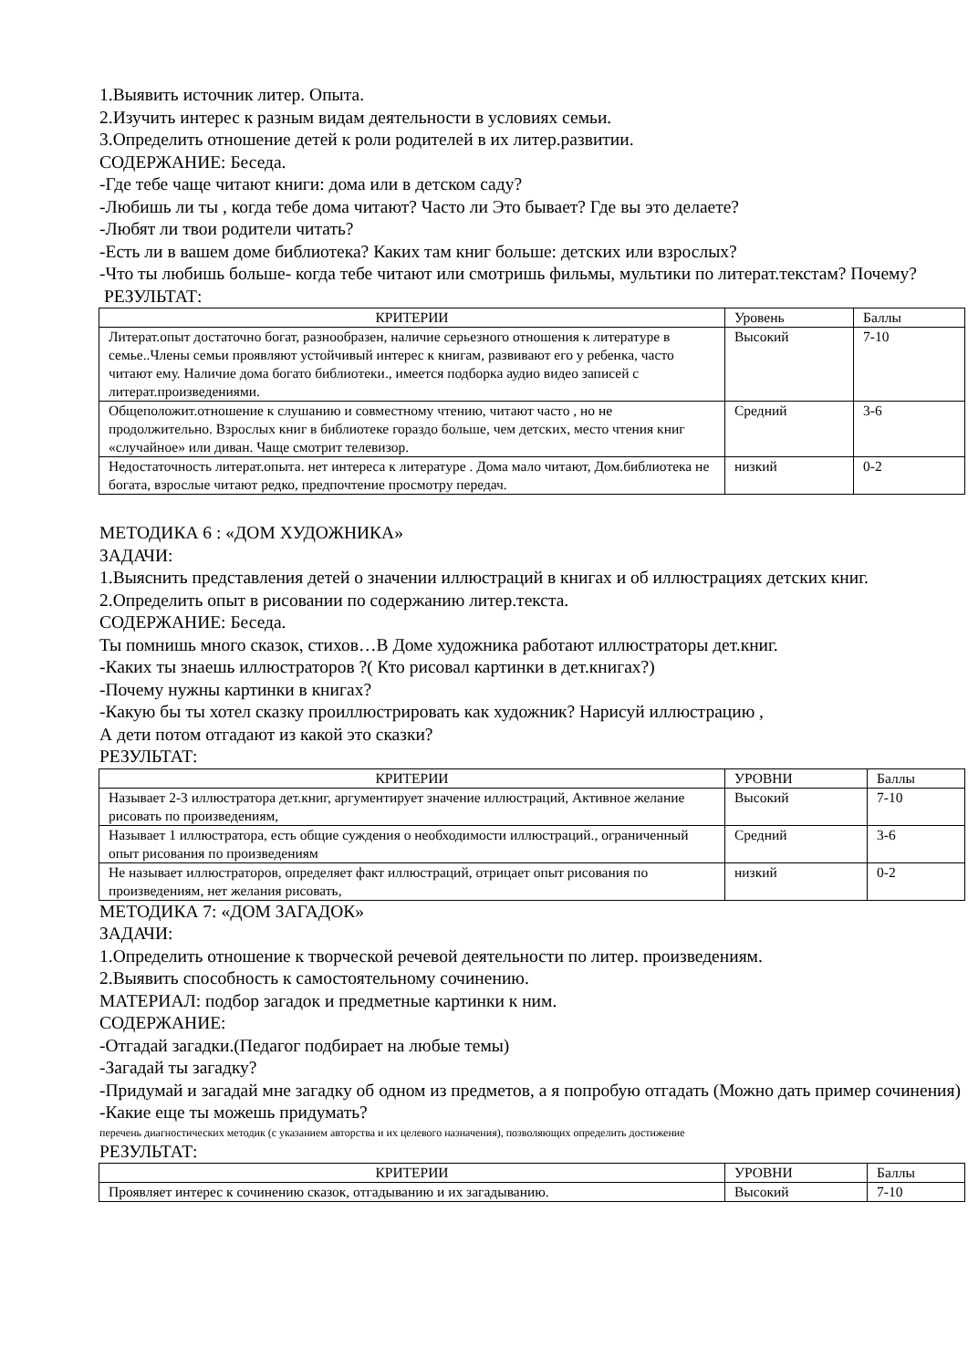1.Выявить источник литер. Опыта.
2.Изучить интерес к разным видам деятельности в условиях семьи.
3.Определить отношение детей к роли родителей в их литер.развитии.
СОДЕРЖАНИЕ: Беседа.
-Где тебе чаще читают книги: дома или в детском саду?
-Любишь ли ты , когда тебе дома читают? Часто ли Это бывает? Где вы это делаете?
-Любят ли твои родители читать?
-Есть ли в вашем доме библиотека? Каких там книг больше: детских или взрослых?
-Что ты любишь больше- когда тебе читают или смотришь фильмы, мультики по литерат.текстам? Почему?
РЕЗУЛЬТАТ:
| КРИТЕРИИ | Уровень | Баллы |
| --- | --- | --- |
| Литерат.опыт достаточно богат, разнообразен, наличие серьезного отношения к литературе в семье..Члены семьи проявляют устойчивый интерес к книгам, развивают его у ребенка, часто читают ему. Наличие дома богато библиотеки., имеется подборка аудио видео записей с литерат.произведениями. | Высокий | 7-10 |
| Общеположит.отношение к слушанию и совместному чтению, читают часто , но не продолжительно. Взрослых книг в библиотеке гораздо больше, чем детских, место чтения книг «случайное» или диван. Чаще смотрит телевизор. | Средний | 3-6 |
| Недостаточность литерат.опыта. нет интереса к литературе . Дома мало читают, Дом.библиотека не богата, взрослые читают редко, предпочтение просмотру передач. | низкий | 0-2 |
МЕТОДИКА 6 : «ДОМ ХУДОЖНИКА»
ЗАДАЧИ:
1.Выяснить представления детей о значении иллюстраций в книгах и об иллюстрациях детских книг.
2.Определить опыт в рисовании по содержанию литер.текста.
СОДЕРЖАНИЕ: Беседа.
Ты помнишь много сказок, стихов…В Доме художника работают иллюстраторы дет.книг.
-Каких ты знаешь иллюстраторов ?( Кто рисовал картинки в дет.книгах?)
-Почему нужны картинки в книгах?
-Какую бы ты хотел сказку проиллюстрировать как художник? Нарисуй иллюстрацию ,
А дети потом отгадают из какой это сказки?
РЕЗУЛЬТАТ:
| КРИТЕРИИ | УРОВНИ | Баллы |
| --- | --- | --- |
| Называет 2-3 иллюстратора дет.книг, аргументирует значение иллюстраций, Активное желание рисовать по произведениям, | Высокий | 7-10 |
| Называет 1 иллюстратора, есть общие суждения о необходимости иллюстраций., ограниченный опыт рисования по произведениям | Средний | 3-6 |
| Не называет иллюстраторов, определяет факт иллюстраций, отрицает опыт рисования по произведениям, нет желания рисовать, | низкий | 0-2 |
МЕТОДИКА 7: «ДОМ ЗАГАДОК»
ЗАДАЧИ:
1.Определить отношение к творческой речевой деятельности по литер. произведениям.
2.Выявить способность к самостоятельному сочинению.
МАТЕРИАЛ: подбор загадок и предметные картинки к ним.
СОДЕРЖАНИЕ:
-Отгадай загадки.(Педагог подбирает на любые темы)
-Загадай ты загадку?
-Придумай и загадай мне загадку об одном из предметов, а я попробую отгадать (Можно дать пример сочинения)
-Какие еще ты можешь придумать?
перечень диагностических методик (с указанием авторства и их целевого назначения), позволяющих определить достижение
РЕЗУЛЬТАТ:
| КРИТЕРИИ | УРОВНИ | Баллы |
| --- | --- | --- |
| Проявляет интерес к сочинению сказок, отгадыванию и их загадыванию. | Высокий | 7-10 |